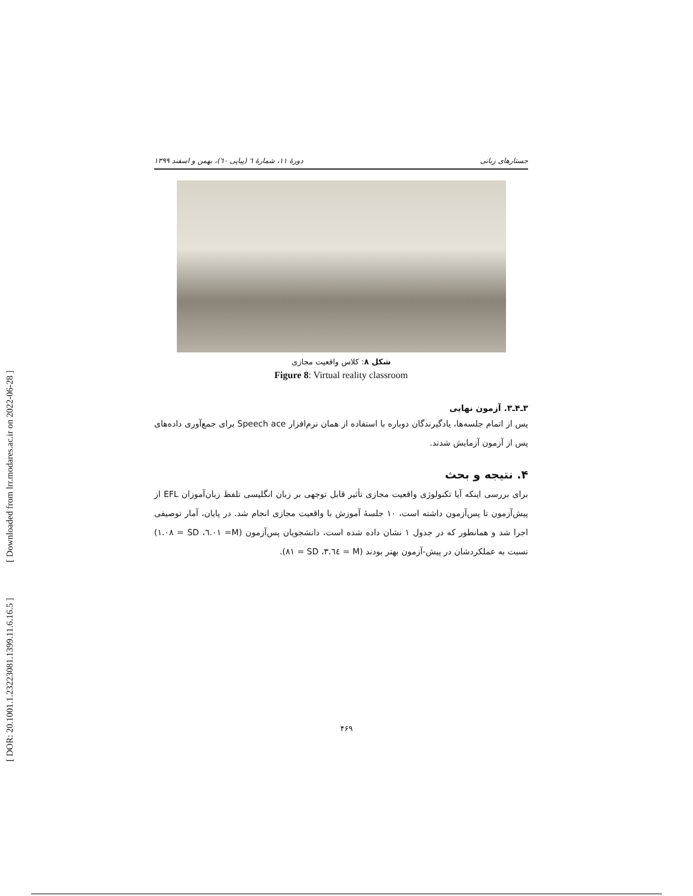[ Downloaded from lrr.modares.ac.ir on 2022-06-28 ]
[ DOR: 20.1001.1.23223081.1399.11.6.16.5 ]
دورهٔ ۱۱، شمارهٔ ٦ (پیاپی ٦٠)، بهمن و اسفند ۱۳۹۹ جستارهای زبانی
شکل ۸: کلاس واقعیت مجازی
Figure 8: Virtual reality classroom
۳ـ۴ـ۳. آزمون نهایی
پس از اتمام جلسه‌ها، یادگیرندگان دوباره با استفاده از همان نرم‌افزار Speech ace برای جمع‌آوری داده‌های پس از آزمون آزمایش شدند.
۴. نتیجه و بحث
برای بررسی اینکه آیا تکنولوژی واقعیت مجازی تأثیر قابل توجهی بر زبان انگلیسی تلفظ زبان‌آموزان EFL از پیش‌آزمون تا پس‌آزمون داشته است، ۱۰ جلسهٔ آموزش با واقعیت مجازی انجام شد. در پایان، آمار توصیفی اجرا شد و همانطور که در جدول ۱ نشان داده شده است، دانشجویان پس‌آزمون (M= ٦.٠١، SD = ١.٠٨) نسبت به عملکردشان در پیش-آزمون بهتر بودند (M = ٣.٦٤، SD = ٨١).
۴۶۹